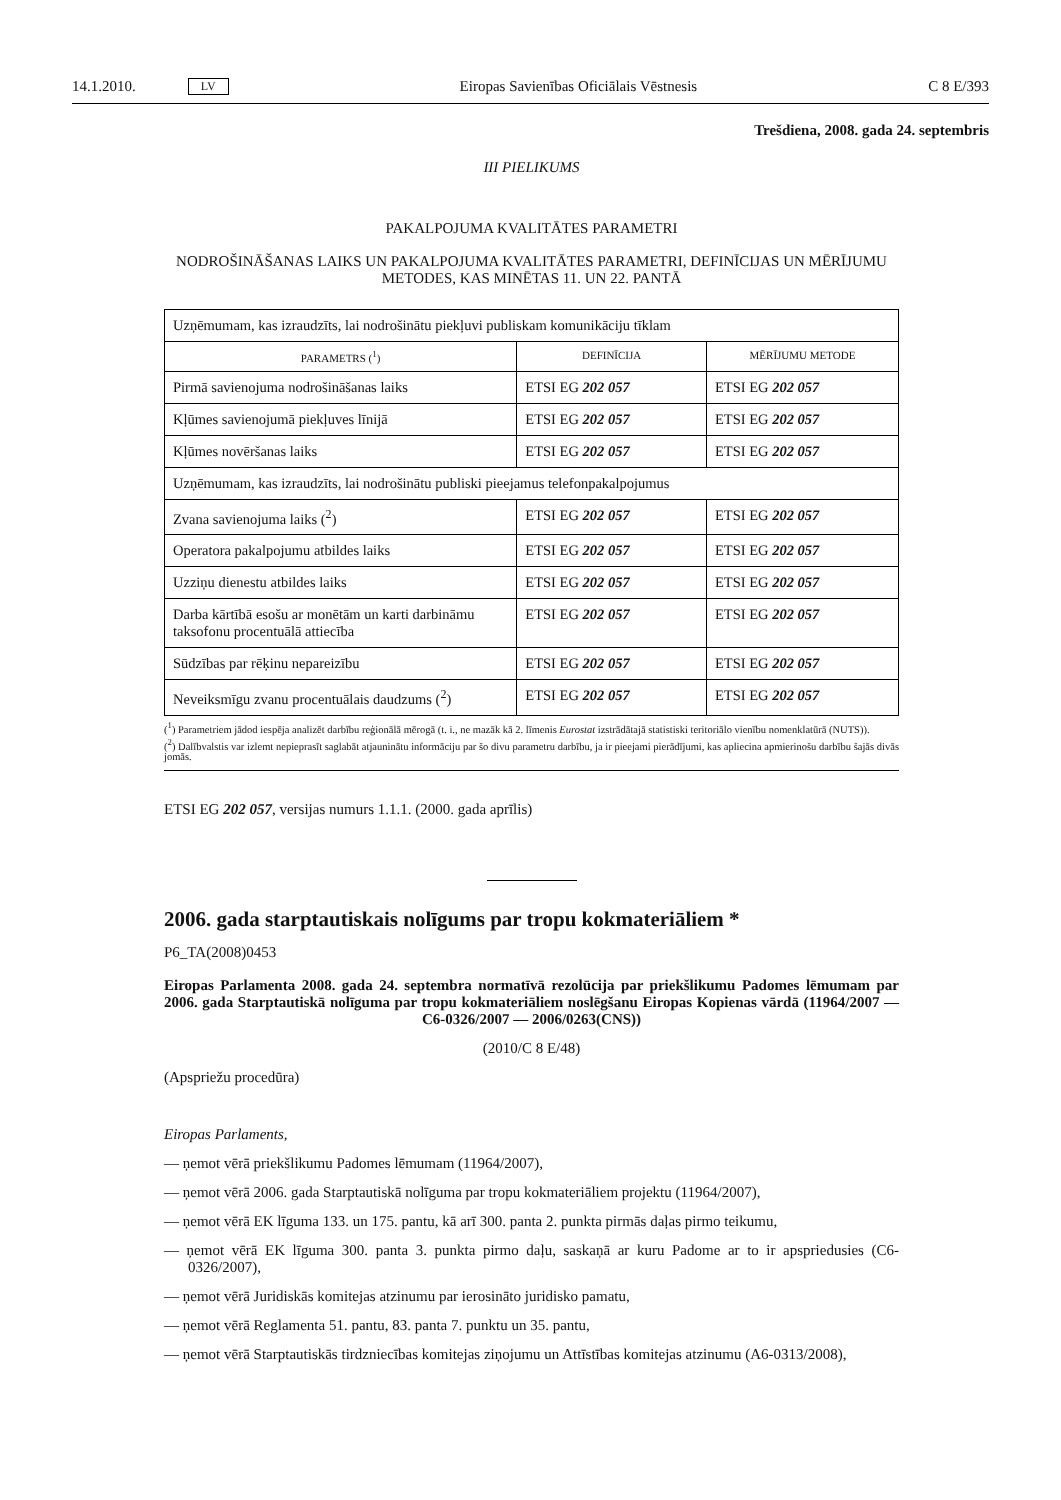14.1.2010. LV Eiropas Savienības Oficiālais Vēstnesis C 8 E/393
Trešdiena, 2008. gada 24. septembris
III PIELIKUMS
PAKALPOJUMA KVALITĀTES PARAMETRI
NODROŠINĀŠANAS LAIKS UN PAKALPOJUMA KVALITĀTES PARAMETRI, DEFINĪCIJAS UN MĒRĪJUMU METODES, KAS MINĒTAS 11. UN 22. PANTĀ
| Uzņēmumam, kas izraudzīts, lai nodrošinātu piekļuvi publiskam komunikāciju tīklam | | |
| PARAMETRS (<sup>1</sup>) | DEFINĪCIJA | MĒRĪJUMU METODE |
| Pirmā savienojuma nodrošināšanas laiks | ETSI EG 202 057 | ETSI EG 202 057 |
| Kļūmes savienojumā piekļuves līnijā | ETSI EG 202 057 | ETSI EG 202 057 |
| Kļūmes novēršanas laiks | ETSI EG 202 057 | ETSI EG 202 057 |
| Uzņēmumam, kas izraudzīts, lai nodrošinātu publiski pieejamus telefonpakalpojumus | | |
| Zvana savienojuma laiks (<sup>2</sup>) | ETSI EG 202 057 | ETSI EG 202 057 |
| Operatora pakalpojumu atbildes laiks | ETSI EG 202 057 | ETSI EG 202 057 |
| Uzziņu dienestu atbildes laiks | ETSI EG 202 057 | ETSI EG 202 057 |
| Darba kārtībā esošu ar monētām un karti darbināmu taksofonu procentuālā attiecība | ETSI EG 202 057 | ETSI EG 202 057 |
| Sūdzības par rēķinu nepareizību | ETSI EG 202 057 | ETSI EG 202 057 |
| Neveiksmīgu zvanu procentuālais daudzums (<sup>2</sup>) | ETSI EG 202 057 | ETSI EG 202 057 |
(<sup>1</sup>) Parametriem jādod iespēja analizēt darbību reģionālā mērogā (t. i., ne mazāk kā 2. līmenis Eurostat izstrādātajā statistiski teritoriālo vienību nomenklatūrā (NUTS)).
(<sup>2</sup>) Dalībvalstis var izlemt nepieprasīt saglabāt atjauninātu informāciju par šo divu parametru darbību, ja ir pieejami pierādījumi, kas apliecina apmierinošu darbību šajās divās jomās.
ETSI EG 202 057, versijas numurs 1.1.1. (2000. gada aprīlis)
2006. gada starptautiskais nolīgums par tropu kokmateriāliem *
P6_TA(2008)0453
Eiropas Parlamenta 2008. gada 24. septembra normatīvā rezolūcija par priekšlikumu Padomes lēmumam par 2006. gada Starptautiskā nolīguma par tropu kokmateriāliem noslēgšanu Eiropas Kopienas vārdā (11964/2007 — C6-0326/2007 — 2006/0263(CNS))
(2010/C 8 E/48)
(Apspriežu procedūra)
Eiropas Parlaments,
— ņemot vērā priekšlikumu Padomes lēmumam (11964/2007),
— ņemot vērā 2006. gada Starptautiskā nolīguma par tropu kokmateriāliem projektu (11964/2007),
— ņemot vērā EK līguma 133. un 175. pantu, kā arī 300. panta 2. punkta pirmās daļas pirmo teikumu,
— ņemot vērā EK līguma 300. panta 3. punkta pirmo daļu, saskaņā ar kuru Padome ar to ir apspriedusies (C6-0326/2007),
— ņemot vērā Juridiskās komitejas atzinumu par ierosināto juridisko pamatu,
— ņemot vērā Reglamenta 51. pantu, 83. panta 7. punktu un 35. pantu,
— ņemot vērā Starptautiskās tirdzniecības komitejas ziņojumu un Attīstības komitejas atzinumu (A6-0313/2008),